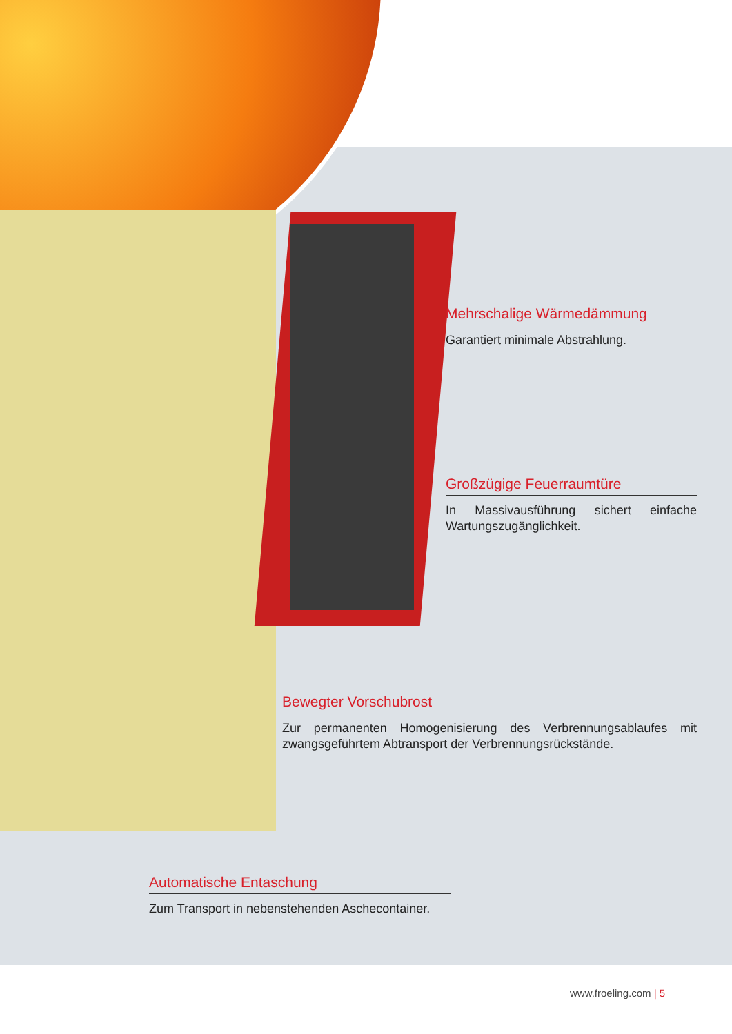Mehrschalige Wärmedämmung
Garantiert minimale Abstrahlung.
Großzügige Feuerraumtüre
In Massivausführung sichert einfache Wartungszugänglichkeit.
Bewegter Vorschubrost
Zur permanenten Homogenisierung des Verbrennungsablaufes mit zwangsgeführtem Abtransport der Verbrennungsrückstände.
Automatische Entaschung
Zum Transport in nebenstehenden Aschecontainer.
www.froeling.com | 5